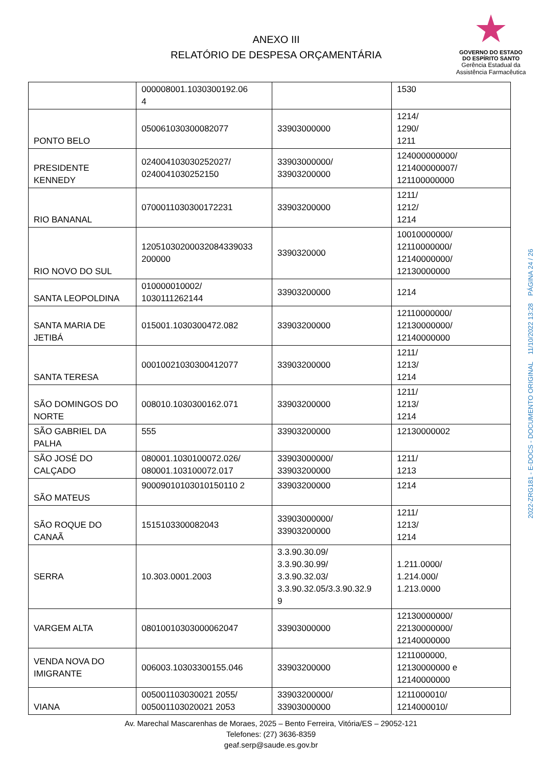ANEXO III
RELATÓRIO DE DESPESA ORÇAMENTÁRIA
GOVERNO DO ESTADO
DO ESPÍRITO SANTO
Gerência Estadual da
Assistência Farmacêutica
| | 000008001.1030300192.06 4 | | 1530 |
| PONTO BELO | 050061030300082077 | 33903000000 | 1214/ 1290/ 1211 |
| PRESIDENTE KENNEDY | 024004103030252027/ 0240041030252150 | 33903000000/ 33903200000 | 124000000000/ 121400000007/ 121100000000 |
| RIO BANANAL | 0700011030300172231 | 33903200000 | 1211/ 1212/ 1214 |
| RIO NOVO DO SUL | 12051030200032084339033 200000 | 3390320000 | 10010000000/ 12110000000/ 12140000000/ 12130000000 |
| SANTA LEOPOLDINA | 010000010002/ 1030111262144 | 33903200000 | 1214 |
| SANTA MARIA DE JETIBÁ | 015001.1030300472.082 | 33903200000 | 12110000000/ 12130000000/ 12140000000 |
| SANTA TERESA | 00010021030300412077 | 33903200000 | 1211/ 1213/ 1214 |
| SÃO DOMINGOS DO NORTE | 008010.1030300162.071 | 33903200000 | 1211/ 1213/ 1214 |
| SÃO GABRIEL DA PALHA | 555 | 33903200000 | 12130000002 |
| SÃO JOSÉ DO CALÇADO | 080001.1030100072.026/ 080001.103100072.017 | 33903000000/ 33903200000 | 1211/ 1213 |
| SÃO MATEUS | 90009010103010150110 2 | 33903200000 | 1214 |
| SÃO ROQUE DO CANAÃ | 1515103300082043 | 33903000000/ 33903200000 | 1211/ 1213/ 1214 |
| SERRA | 10.303.0001.2003 | 3.3.90.30.09/ 3.3.90.30.99/ 3.3.90.32.03/ 3.3.90.32.05/3.3.90.32.9 9 | 1.211.0000/ 1.214.000/ 1.213.0000 |
| VARGEM ALTA | 08010010303000062047 | 33903000000 | 12130000000/ 22130000000/ 12140000000 |
| VENDA NOVA DO IMIGRANTE | 006003.10303300155.046 | 33903200000 | 1211000000, 12130000000 e 12140000000 |
| VIANA | 005001103030021 2055/ 005001103020021 2053 | 33903200000/ 33903000000 | 1211000010/ 1214000010/ |
Av. Marechal Mascarenhas de Moraes, 2025 – Bento Ferreira, Vitória/ES – 29052-121
Telefones: (27) 3636-8359
geaf.serp@saude.es.gov.br
2022-ZRG181 - E-DOCS - DOCUMENTO ORIGINAL 11/10/2022 13:28 PÁGINA 24 / 26